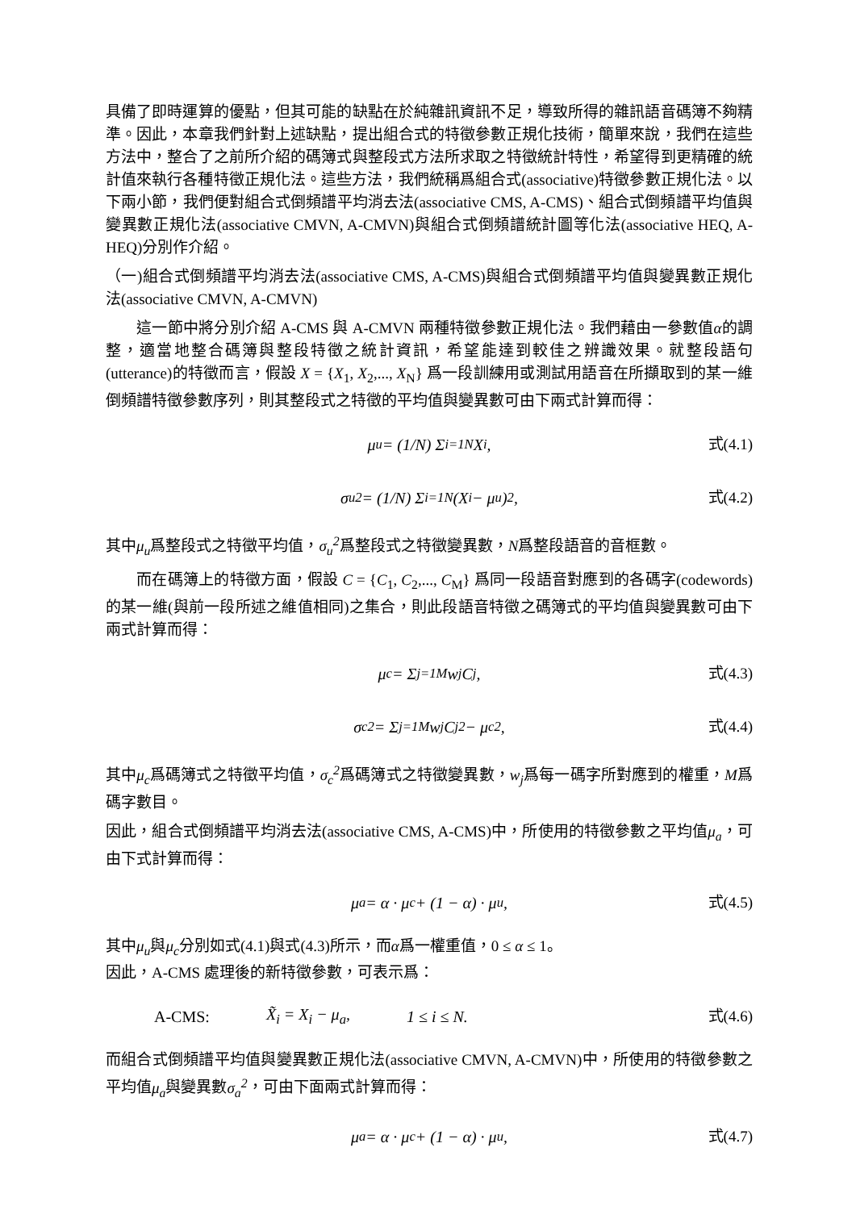具備了即時運算的優點，但其可能的缺點在於純雜訊資訊不足，導致所得的雜訊語音碼簿不夠精準。因此，本章我們針對上述缺點，提出組合式的特徵參數正規化技術，簡單來說，我們在這些方法中，整合了之前所介紹的碼簿式與整段式方法所求取之特徵統計特性，希望得到更精確的統計值來執行各種特徵正規化法。這些方法，我們統稱爲組合式(associative)特徵參數正規化法。以下兩小節，我們便對組合式倒頻譜平均消去法(associative CMS, A-CMS)、組合式倒頻譜平均值與變異數正規化法(associative CMVN, A-CMVN)與組合式倒頻譜統計圖等化法(associative HEQ, A-HEQ)分別作介紹。
（一)組合式倒頻譜平均消去法(associative CMS, A-CMS)與組合式倒頻譜平均值與變異數正規化法(associative CMVN, A-CMVN)
這一節中將分別介紹 A-CMS 與 A-CMVN 兩種特徵參數正規化法。我們藉由一參數值α的調整，適當地整合碼簿與整段特徵之統計資訊，希望能達到較佳之辨識效果。就整段語句(utterance)的特徵而言，假設 X = {X<sub>1</sub>, X<sub>2</sub>,..., X<sub>N</sub>} 爲一段訓練用或測試用語音在所擷取到的某一維倒頻譜特徵參數序列，則其整段式之特徵的平均值與變異數可由下兩式計算而得：
μ<sub>u</sub> = (1/N) Σ<sub>i=1</sub><sup>N</sup> X<sub>i</sub>, 式(4.1)
σ<sub>u</sub><sup>2</sup> = (1/N) Σ<sub>i=1</sub><sup>N</sup> (X<sub>i</sub> − μ<sub>u</sub>)<sup>2</sup>, 式(4.2)
其中μ<sub>u</sub>爲整段式之特徵平均值，σ<sub>u</sub><sup>2</sup>爲整段式之特徵變異數，N爲整段語音的音框數。
而在碼簿上的特徵方面，假設 C = {C<sub>1</sub>, C<sub>2</sub>,..., C<sub>M</sub>} 爲同一段語音對應到的各碼字(codewords)的某一維(與前一段所述之維值相同)之集合，則此段語音特徵之碼簿式的平均值與變異數可由下兩式計算而得：
μ<sub>c</sub> = Σ<sub>j=1</sub><sup>M</sup> w<sub>j</sub>C<sub>j</sub>, 式(4.3)
σ<sub>c</sub><sup>2</sup> = Σ<sub>j=1</sub><sup>M</sup> w<sub>j</sub>C<sub>j</sub><sup>2</sup> − μ<sub>c</sub><sup>2</sup>, 式(4.4)
其中μ<sub>c</sub>爲碼簿式之特徵平均值，σ<sub>c</sub><sup>2</sup>爲碼簿式之特徵變異數，w<sub>j</sub>爲每一碼字所對應到的權重，M爲碼字數目。
因此，組合式倒頻譜平均消去法(associative CMS, A-CMS)中，所使用的特徵參數之平均值μ<sub>a</sub>，可由下式計算而得：
μ<sub>a</sub> = α · μ<sub>c</sub> + (1 − α) · μ<sub>u</sub>, 式(4.5)
其中μ<sub>u</sub>與μ<sub>c</sub>分別如式(4.1)與式(4.3)所示，而α爲一權重值，0 ≤ α ≤ 1。
因此，A-CMS 處理後的新特徵參數，可表示爲：
A-CMS: X̃<sub>i</sub> = X<sub>i</sub> − μ<sub>a</sub>, 1 ≤ i ≤ N. 式(4.6)
而組合式倒頻譜平均值與變異數正規化法(associative CMVN, A-CMVN)中，所使用的特徵參數之平均值μ<sub>a</sub>與變異數σ<sub>a</sub><sup>2</sup>，可由下面兩式計算而得：
μ<sub>a</sub> = α · μ<sub>c</sub> + (1 − α) · μ<sub>u</sub>, 式(4.7)